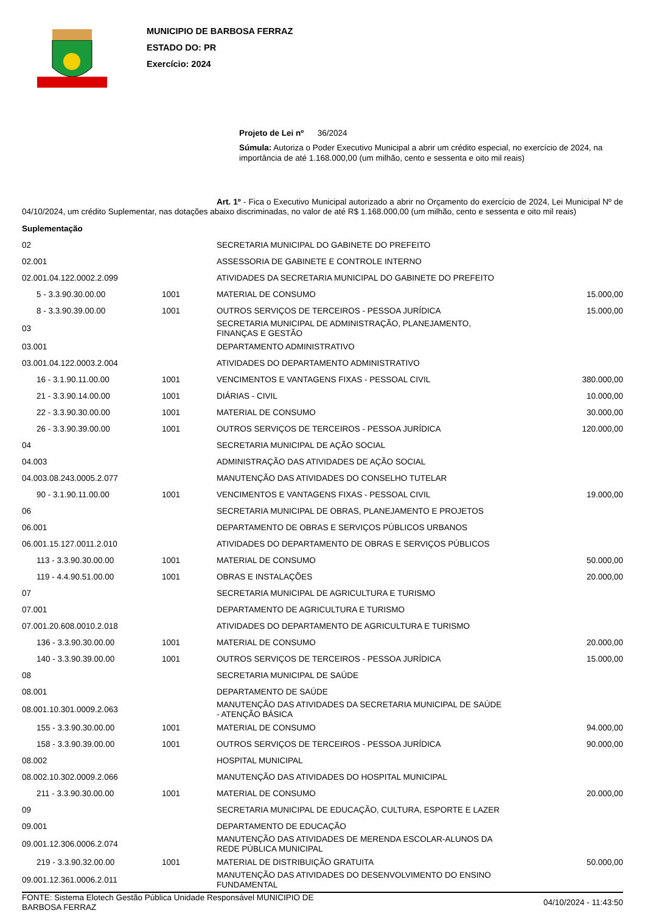MUNICIPIO DE BARBOSA FERRAZ
ESTADO DO: PR
Exercício: 2024
Projeto de Lei nº 36/2024
Súmula: Autoriza o Poder Executivo Municipal a abrir um crédito especial, no exercício de 2024, na importância de até 1.168.000,00 (um milhão, cento e sessenta e oito mil reais)
Art. 1º - Fica o Executivo Municipal autorizado a abrir no Orçamento do exercício de 2024, Lei Municipal Nº de 04/10/2024, um crédito Suplementar, nas dotações abaixo discriminadas, no valor de até R$ 1.168.000,00 (um milhão, cento e sessenta e oito mil reais)
Suplementação
| 02 | | SECRETARIA MUNICIPAL DO GABINETE DO PREFEITO | |
| 02.001 | | ASSESSORIA DE GABINETE E CONTROLE INTERNO | |
| 02.001.04.122.0002.2.099 | | ATIVIDADES DA SECRETARIA MUNICIPAL DO GABINETE DO PREFEITO | |
| 5 - 3.3.90.30.00.00 | 1001 | MATERIAL DE CONSUMO | 15.000,00 |
| 8 - 3.3.90.39.00.00 | 1001 | OUTROS SERVIÇOS DE TERCEIROS - PESSOA JURÍDICA | 15.000,00 |
| 03 | | SECRETARIA MUNICIPAL DE ADMINISTRAÇÃO, PLANEJAMENTO, FINANÇAS E GESTÃO | |
| 03.001 | | DEPARTAMENTO ADMINISTRATIVO | |
| 03.001.04.122.0003.2.004 | | ATIVIDADES DO DEPARTAMENTO ADMINISTRATIVO | |
| 16 - 3.1.90.11.00.00 | 1001 | VENCIMENTOS E VANTAGENS FIXAS - PESSOAL CIVIL | 380.000,00 |
| 21 - 3.3.90.14.00.00 | 1001 | DIÁRIAS - CIVIL | 10.000,00 |
| 22 - 3.3.90.30.00.00 | 1001 | MATERIAL DE CONSUMO | 30.000,00 |
| 26 - 3.3.90.39.00.00 | 1001 | OUTROS SERVIÇOS DE TERCEIROS - PESSOA JURÍDICA | 120.000,00 |
| 04 | | SECRETARIA MUNICIPAL DE AÇÃO SOCIAL | |
| 04.003 | | ADMINISTRAÇÃO DAS ATIVIDADES DE AÇÃO SOCIAL | |
| 04.003.08.243.0005.2.077 | | MANUTENÇÃO DAS ATIVIDADES DO CONSELHO TUTELAR | |
| 90 - 3.1.90.11.00.00 | 1001 | VENCIMENTOS E VANTAGENS FIXAS - PESSOAL CIVIL | 19.000,00 |
| 06 | | SECRETARIA MUNICIPAL DE OBRAS, PLANEJAMENTO E PROJETOS | |
| 06.001 | | DEPARTAMENTO DE OBRAS E SERVIÇOS PÚBLICOS URBANOS | |
| 06.001.15.127.0011.2.010 | | ATIVIDADES DO DEPARTAMENTO DE OBRAS E SERVIÇOS PÚBLICOS | |
| 113 - 3.3.90.30.00.00 | 1001 | MATERIAL DE CONSUMO | 50.000,00 |
| 119 - 4.4.90.51.00.00 | 1001 | OBRAS E INSTALAÇÕES | 20.000,00 |
| 07 | | SECRETARIA MUNICIPAL DE AGRICULTURA E TURISMO | |
| 07.001 | | DEPARTAMENTO DE AGRICULTURA E TURISMO | |
| 07.001.20.608.0010.2.018 | | ATIVIDADES DO DEPARTAMENTO DE AGRICULTURA E TURISMO | |
| 136 - 3.3.90.30.00.00 | 1001 | MATERIAL DE CONSUMO | 20.000,00 |
| 140 - 3.3.90.39.00.00 | 1001 | OUTROS SERVIÇOS DE TERCEIROS - PESSOA JURÍDICA | 15.000,00 |
| 08 | | SECRETARIA MUNICIPAL DE SAÚDE | |
| 08.001 | | DEPARTAMENTO DE SAÚDE | |
| 08.001.10.301.0009.2.063 | | MANUTENÇÃO DAS ATIVIDADES DA SECRETARIA MUNICIPAL DE SAÚDE - ATENÇÃO BÁSICA | |
| 155 - 3.3.90.30.00.00 | 1001 | MATERIAL DE CONSUMO | 94.000,00 |
| 158 - 3.3.90.39.00.00 | 1001 | OUTROS SERVIÇOS DE TERCEIROS - PESSOA JURÍDICA | 90.000,00 |
| 08.002 | | HOSPITAL MUNICIPAL | |
| 08.002.10.302.0009.2.066 | | MANUTENÇÃO DAS ATIVIDADES DO HOSPITAL MUNICIPAL | |
| 211 - 3.3.90.30.00.00 | 1001 | MATERIAL DE CONSUMO | 20.000,00 |
| 09 | | SECRETARIA MUNICIPAL DE EDUCAÇÃO, CULTURA, ESPORTE E LAZER | |
| 09.001 | | DEPARTAMENTO DE EDUCAÇÃO | |
| 09.001.12.306.0006.2.074 | | MANUTENÇÃO DAS ATIVIDADES DE MERENDA ESCOLAR-ALUNOS DA REDE PÚBLICA MUNICIPAL | |
| 219 - 3.3.90.32.00.00 | 1001 | MATERIAL DE DISTRIBUIÇÃO GRATUITA | 50.000,00 |
| 09.001.12.361.0006.2.011 | | MANUTENÇÃO DAS ATIVIDADES DO DESENVOLVIMENTO DO ENSINO FUNDAMENTAL | |
FONTE: Sistema Elotech Gestão Pública Unidade Responsável MUNICIPIO DE
BARBOSA FERRAZ
04/10/2024 - 11:43:50